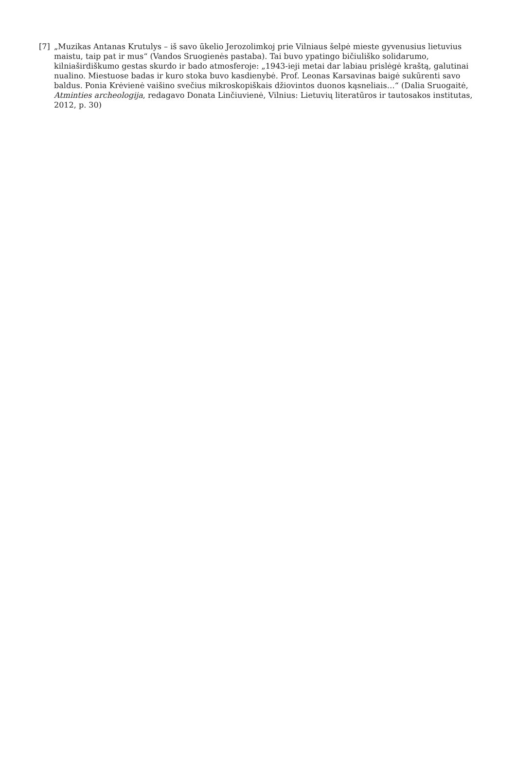[7] „Muzikas Antanas Krutulys – iš savo ūkelio Jerozolimkoj prie Vilniaus šelpė mieste gyvenusius lietuvius maistu, taip pat ir mus“ (Vandos Sruogienės pastaba). Tai buvo ypatingo bičiuliško solidarumo, kilniaširdiškumo gestas skurdo ir bado atmosferoje: „1943-ieji metai dar labiau prislėgė kraštą, galutinai nualino. Miestuose badas ir kuro stoka buvo kasdienybė. Prof. Leonas Karsavinas baigė sukūrenti savo baldus. Ponia Krėvienė vaišino svečius mikroskopiškais džiovintos duonos kąsneliais…“ (Dalia Sruogaitė, Atminties archeologija, redagavo Donata Linčiuvienė, Vilnius: Lietuvių literatūros ir tautosakos institutas, 2012, p. 30)